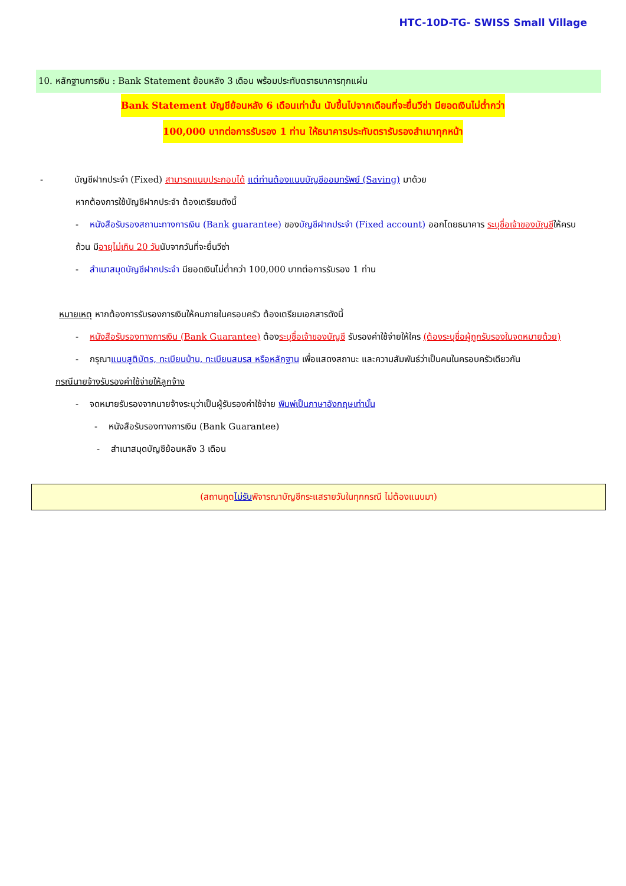HTC-10D-TG- SWISS Small Village
10. หลักฐานการเงิน : Bank Statement ย้อนหลัง 3 เดือน พร้อมประทับตราธนาคารทุกแผ่น
Bank Statement บัญชีย้อนหลัง 6 เดือนเท่านั้น นับขึ้นไปจากเดือนที่จะยื่นวีซ่า มียอดเงินไม่ต่ำกว่า
100,000 บาทต่อการรับรอง 1 ท่าน ให้ธนาคารประทับตรารับรองสำเนาทุกหน้า
- บัญชีฝากประจำ (Fixed) สามารถแนบประกอบได้ แต่ท่านต้องแนบบัญชีออมทรัพย์ (Saving) มาด้วย
หากต้องการใช้บัญชีฝากประจำ ต้องเตรียมดังนี้
- หนังสือรับรองสถานะทางการเงิน (Bank guarantee) ของบัญชีฝากประจำ (Fixed account) ออกโดยธนาคาร ระบุชื่อเจ้าของบัญชีให้ครบถ้วน มีอายุไม่เกิน 20 วันนับจากวันที่จะยื่นวีซ่า
- สำเนาสมุดบัญชีฝากประจำ มียอดเงินไม่ต่ำกว่า 100,000 บาทต่อการรับรอง 1 ท่าน
หมายเหตุ หากต้องการรับรองการเงินให้คนภายในครอบครัว ต้องเตรียมเอกสารดังนี้
- หนังสือรับรองทางการเงิน (Bank Guarantee) ต้องระบุชื่อเจ้าของบัญชี รับรองค่าใช้จ่ายให้ใคร (ต้องระบุชื่อผู้ถูกรับรองในจดหมายด้วย)
- กรุณาแนบสูติบัตร, ทะเบียนบ้าน, ทะเบียนสมรส หรือหลักฐาน เพื่อแสดงสถานะ และความสัมพันธ์ว่าเป็นคนในครอบครัวเดียวกัน
กรณีนายจ้างรับรองค่าใช้จ่ายให้ลูกจ้าง
- จดหมายรับรองจากนายจ้างระบุว่าเป็นผู้รับรองค่าใช้จ่าย พิมพ์เป็นภาษาอังกฤษเท่านั้น
- หนังสือรับรองทางการเงิน (Bank Guarantee)
- สำเนาสมุดบัญชีย้อนหลัง 3 เดือน
(สถานทูตไม่รับพิจารณาบัญชีกระแสรายวันในทุกกรณี ไม่ต้องแนบมา)